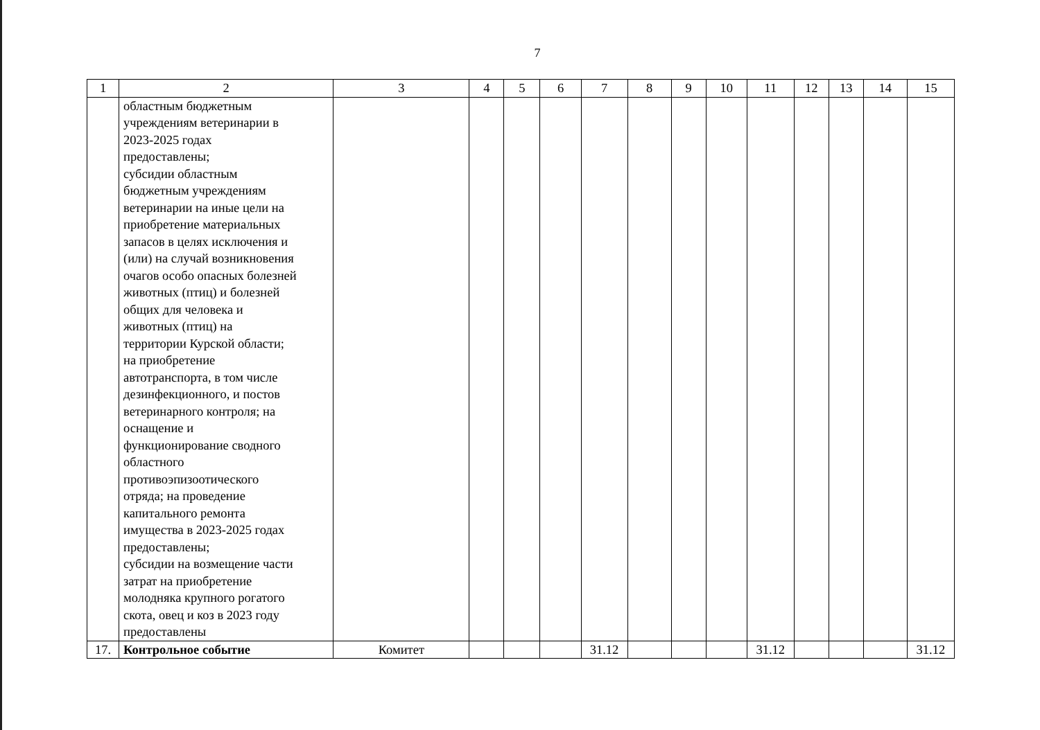7
| 1 | 2 | 3 | 4 | 5 | 6 | 7 | 8 | 9 | 10 | 11 | 12 | 13 | 14 | 15 |
| --- | --- | --- | --- | --- | --- | --- | --- | --- | --- | --- | --- | --- | --- | --- |
| | областным бюджетным учреждениям ветеринарии в 2023-2025 годах предоставлены; субсидии областным бюджетным учреждениям ветеринарии на иные цели на приобретение материальных запасов в целях исключения и (или) на случай возникновения очагов особо опасных болезней животных (птиц) и болезней общих для человека и животных (птиц) на территории Курской области; на приобретение автотранспорта, в том числе дезинфекционного, и постов ветеринарного контроля; на оснащение и функционирование сводного областного противоэпизоотического отряда; на проведение капитального ремонта имущества в 2023-2025 годах предоставлены; субсидии на возмещение части затрат на приобретение молодняка крупного рогатого скота, овец и коз в 2023 году предоставлены | | | | | | | | | | | | | |
| 17. | Контрольное событие | Комитет | | | | 31.12 | | | | 31.12 | | | | 31.12 |